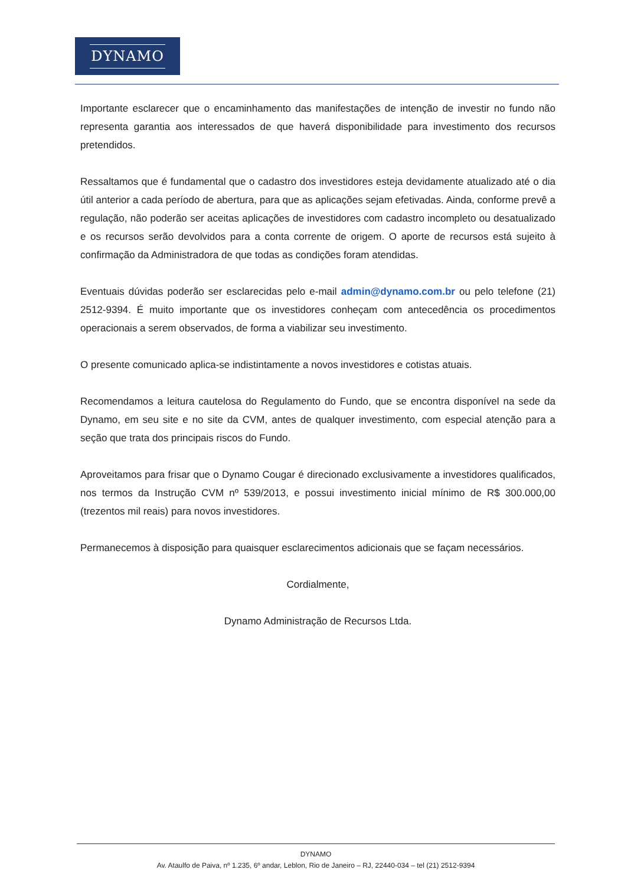DYNAMO
Importante esclarecer que o encaminhamento das manifestações de intenção de investir no fundo não representa garantia aos interessados de que haverá disponibilidade para investimento dos recursos pretendidos.
Ressaltamos que é fundamental que o cadastro dos investidores esteja devidamente atualizado até o dia útil anterior a cada período de abertura, para que as aplicações sejam efetivadas. Ainda, conforme prevê a regulação, não poderão ser aceitas aplicações de investidores com cadastro incompleto ou desatualizado e os recursos serão devolvidos para a conta corrente de origem. O aporte de recursos está sujeito à confirmação da Administradora de que todas as condições foram atendidas.
Eventuais dúvidas poderão ser esclarecidas pelo e-mail admin@dynamo.com.br ou pelo telefone (21) 2512-9394. É muito importante que os investidores conheçam com antecedência os procedimentos operacionais a serem observados, de forma a viabilizar seu investimento.
O presente comunicado aplica-se indistintamente a novos investidores e cotistas atuais.
Recomendamos a leitura cautelosa do Regulamento do Fundo, que se encontra disponível na sede da Dynamo, em seu site e no site da CVM, antes de qualquer investimento, com especial atenção para a seção que trata dos principais riscos do Fundo.
Aproveitamos para frisar que o Dynamo Cougar é direcionado exclusivamente a investidores qualificados, nos termos da Instrução CVM nº 539/2013, e possui investimento inicial mínimo de R$ 300.000,00 (trezentos mil reais) para novos investidores.
Permanecemos à disposição para quaisquer esclarecimentos adicionais que se façam necessários.
Cordialmente,
Dynamo Administração de Recursos Ltda.
DYNAMO
Av. Ataulfo de Paiva, nº 1.235, 6º andar, Leblon, Rio de Janeiro – RJ, 22440-034 – tel (21) 2512-9394